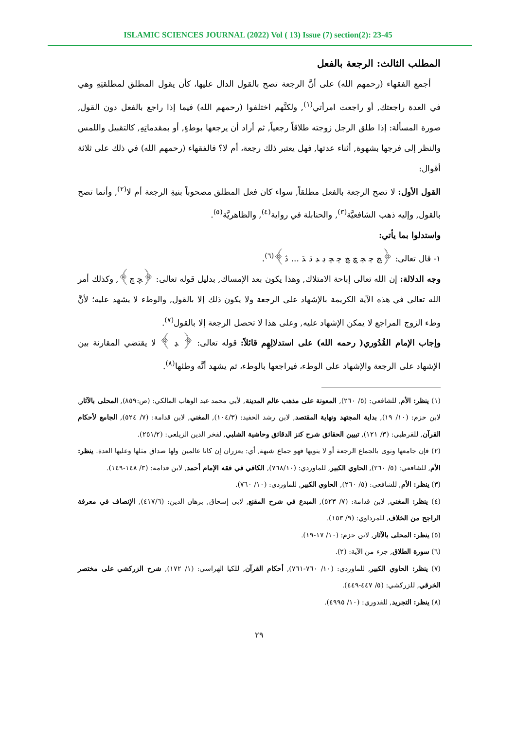ISLAMIC SCIENCES JOURNAL (2022) Vol ( 13) Issue (7) section(2): 23-45
المطلب الثالث: الرجعة بالفعل
أجمع الفقهاء (رحمهم الله) على أنَّ الرجعة تصح بالقول الدال عليها، كأن يقول المطلق لمطلقتِهِ وهي في العدة راجعتك, أو راجعت امرأتي<sup>(١)</sup>, ولكنَّهم اختلفوا (رحمهم الله) فيما إذا راجع بالفعل دون القول, صورة المسألة: إذا طلق الرجل زوجته طلاقاً رجعياً, ثم أراد أن يرجعها بوطءٍ, أو بمقدماتِهِ, كالتقبيل واللمس والنظر إلى فرجها بشهوة, أثناء عدتها, فهل يعتبر ذلك رجعة، أم لا؟ فالفقهاء (رحمهم الله) في ذلك على ثلاثة أقوال:
القول الأول: لا تصح الرجعة بالفعل مطلقاً, سواء كان فعل المطلق مصحوباً بنيةِ الرجعة أم لا<sup>(٢)</sup>, وأنما تصح بالقول, وإليه ذهب الشافعيَّة<sup>(٣)</sup>, والحنابلة في رواية<sup>(٤)</sup>, والظاهريَّة<sup>(٥)</sup>.
واستدلوا بما يأتي:
١- قال تعالى: ﴿ﭻ ﭼ ﭽ ﭾ ﭿ ﮀ ﮁ ﮂ ﮃ ﮄ ﮅ ... ﮆ﴾<sup>(٦)</sup>.
وجه الدلالة: إن الله تعالى إباحة الامتلاك, وهذا يكون بعد الإمساك, بدليل قوله تعالى: ﴿ﭽ ﭾ﴾, وكذلك أمر الله تعالى في هذه الآية الكريمة بالإشهاد على الرجعة ولا يكون ذلك إلا بالقول, والوطء لا يشهد عليه؛ لأنَّ وطء الزوج المراجع لا يمكن الإشهاد عليه, وعلى هذا لا تحصل الرجعة إلا بالقول<sup>(٧)</sup>.
وإجاب الإمام القُدُوري( رحمه الله) على استدلالِهِم قائلاً: قوله تعالى: ﴿ ﮃ ﴾ لا يقتضي المقارنة بين الإشهاد على الرجعة والإشهاد على الوطء، فيراجعها بالوطء، ثم يشهد أنَّه وطئها<sup>(٨)</sup>.
(١) ينظر: الأم, للشافعي: (٥/ ٢٦٠), المعونة على مذهب عالم المدينة, لأبي محمد عبد الوهاب المالكي: (ص:٨٥٩), المحلى بالآثار, لابن حزم: (١٠/ ١٩), بداية المجتهد ونهاية المقتصد, لابن رشد الحفيد: (١٠٤/٣), المغني, لابن قدامة: (٧/ ٥٢٤), الجامع لأحكام القرآن, للقرطبي: (٣/ ١٢١), تبيين الحقائق شرح كنز الدقائق وحاشية الشلبي, لفخر الدين الزيلعي: (٢٥١/٢).
(٢) فإن جامعها ونوى بالجماع الرجعة أو لا ينويها فهو جماع شبهة, أي: يعزران إن كانا عالمين ولها صداق مثلها وعليها العدة. ينظر: الأم, للشافعي: (٥/ ٢٦٠), الحاوي الكبير, للماوردي: (٧٦٨/١٠), الكافي في فقه الإمام أحمد, لابن قدامة: (٣/ ١٤٨-١٤٩).
(٣) ينظر: الأم, للشافعي: (٥/ ٢٦٠), الحاوي الكبير, للماوردي: (١٠/ ٧٦٠).
(٤) ينظر: المغني, لابن قدامة: (٧/ ٥٢٣), المبدع في شرح المقنع, لابي إسحاق, برهان الدين: (٤١٧/٦), الإنصاف في معرفة الراجح من الخلاف, للمرداوي: (٩/ ١٥٣).
(٥) ينظر: المحلى بالآثار, لابن حزم: (١٠/ ١٧-١٩).
(٦) سورة الطلاق, جزء من الآية: (٢).
(٧) ينظر: الحاوي الكبير, للماوردي: (١٠/ ٧٦٠-٧٦١), أحكام القرآن, للكيا الهراسي: (١/ ١٧٢), شرح الزركشي على مختصر الخرقي, للزركشي: (٥/ ٤٤٧-٤٤٩).
(٨) ينظر: التجريد, للقدوري: (١٠/ ٤٩٩٥).
٢٩